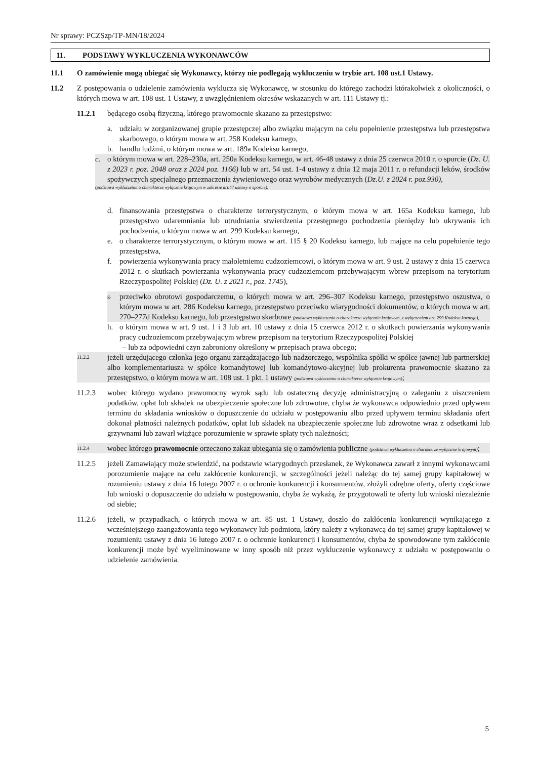Nr sprawy: PCZSzp/TP-MN/18/2024
11. PODSTAWY WYKLUCZENIA WYKONAWCÓW
11.1 O zamówienie mogą ubiegać się Wykonawcy, którzy nie podlegają wykluczeniu w trybie art. 108 ust.1 Ustawy.
11.2 Z postępowania o udzielenie zamówienia wyklucza się Wykonawcę, w stosunku do którego zachodzi którakolwiek z okoliczności, o których mowa w art. 108 ust. 1 Ustawy, z uwzględnieniem okresów wskazanych w art. 111 Ustawy tj.:
11.2.1 będącego osobą fizyczną, którego prawomocnie skazano za przestępstwo:
a. udziału w zorganizowanej grupie przestępczej albo związku mającym na celu popełnienie przestępstwa lub przestępstwa skarbowego, o którym mowa w art. 258 Kodeksu karnego,
b. handlu ludźmi, o którym mowa w art. 189a Kodeksu karnego,
c. o którym mowa w art. 228–230a, art. 250a Kodeksu karnego, w art. 46-48 ustawy z dnia 25 czerwca 2010 r. o sporcie (Dz. U. z 2023 r. poz. 2048 oraz z 2024 poz. 1166) lub w art. 54 ust. 1-4 ustawy z dnia 12 maja 2011 r. o refundacji leków, środków spożywczych specjalnego przeznaczenia żywieniowego oraz wyrobów medycznych (Dz.U. z 2024 r. poz.930),
(podstawa wykluczenia o charakterze wyłącznie krajowym w zakresie art.47 ustawy o sporcie),
d. finansowania przestępstwa o charakterze terrorystycznym, o którym mowa w art. 165a Kodeksu karnego, lub przestępstwo udaremniania lub utrudniania stwierdzenia przestępnego pochodzenia pieniędzy lub ukrywania ich pochodzenia, o którym mowa w art. 299 Kodeksu karnego,
e. o charakterze terrorystycznym, o którym mowa w art. 115 § 20 Kodeksu karnego, lub mające na celu popełnienie tego przestępstwa,
f. powierzenia wykonywania pracy małoletniemu cudzoziemcowi, o którym mowa w art. 9 ust. 2 ustawy z dnia 15 czerwca 2012 r. o skutkach powierzania wykonywania pracy cudzoziemcom przebywającym wbrew przepisom na terytorium Rzeczypospolitej Polskiej (Dz. U. z 2021 r., poz. 1745),
g. przeciwko obrotowi gospodarczemu, o których mowa w art. 296–307 Kodeksu karnego, przestępstwo oszustwa, o którym mowa w art. 286 Kodeksu karnego, przestępstwo przeciwko wiarygodności dokumentów, o których mowa w art. 270–277d Kodeksu karnego, lub przestępstwo skarbowe (podstawa wykluczenia o charakterze wyłącznie krajowym, z wyłączeniem art. 299 Kodeksu karnego),
h. o którym mowa w art. 9 ust. 1 i 3 lub art. 10 ustawy z dnia 15 czerwca 2012 r. o skutkach powierzania wykonywania pracy cudzoziemcom przebywającym wbrew przepisom na terytorium Rzeczypospolitej Polskiej
– lub za odpowiedni czyn zabroniony określony w przepisach prawa obcego;
11.2.2 jeżeli urzędującego członka jego organu zarządzającego lub nadzorczego, wspólnika spółki w spółce jawnej lub partnerskiej albo komplementariusza w spółce komandytowej lub komandytowo-akcyjnej lub prokurenta prawomocnie skazano za przestępstwo, o którym mowa w art. 108 ust. 1 pkt. 1 ustawy (podstawa wykluczenia o charakterze wyłącznie krajowym);
11.2.3 wobec którego wydano prawomocny wyrok sądu lub ostateczną decyzję administracyjną o zaleganiu z uiszczeniem podatków, opłat lub składek na ubezpieczenie społeczne lub zdrowotne, chyba że wykonawca odpowiednio przed upływem terminu do składania wniosków o dopuszczenie do udziału w postępowaniu albo przed upływem terminu składania ofert dokonał płatności należnych podatków, opłat lub składek na ubezpieczenie społeczne lub zdrowotne wraz z odsetkami lub grzywnami lub zawarł wiążące porozumienie w sprawie spłaty tych należności;
11.2.4 wobec którego prawomocnie orzeczono zakaz ubiegania się o zamówienia publiczne (podstawa wykluczenia o charakterze wyłącznie krajowym);
11.2.5 jeżeli Zamawiający może stwierdzić, na podstawie wiarygodnych przesłanek, że Wykonawca zawarł z innymi wykonawcami porozumienie mające na celu zakłócenie konkurencji, w szczególności jeżeli należąc do tej samej grupy kapitałowej w rozumieniu ustawy z dnia 16 lutego 2007 r. o ochronie konkurencji i konsumentów, złożyli odrębne oferty, oferty częściowe lub wnioski o dopuszczenie do udziału w postępowaniu, chyba że wykażą, że przygotowali te oferty lub wnioski niezależnie od siebie;
11.2.6 jeżeli, w przypadkach, o których mowa w art. 85 ust. 1 Ustawy, doszło do zakłócenia konkurencji wynikającego z wcześniejszego zaangażowania tego wykonawcy lub podmiotu, który należy z wykonawcą do tej samej grupy kapitałowej w rozumieniu ustawy z dnia 16 lutego 2007 r. o ochronie konkurencji i konsumentów, chyba że spowodowane tym zakłócenie konkurencji może być wyeliminowane w inny sposób niż przez wykluczenie wykonawcy z udziału w postępowaniu o udzielenie zamówienia.
5